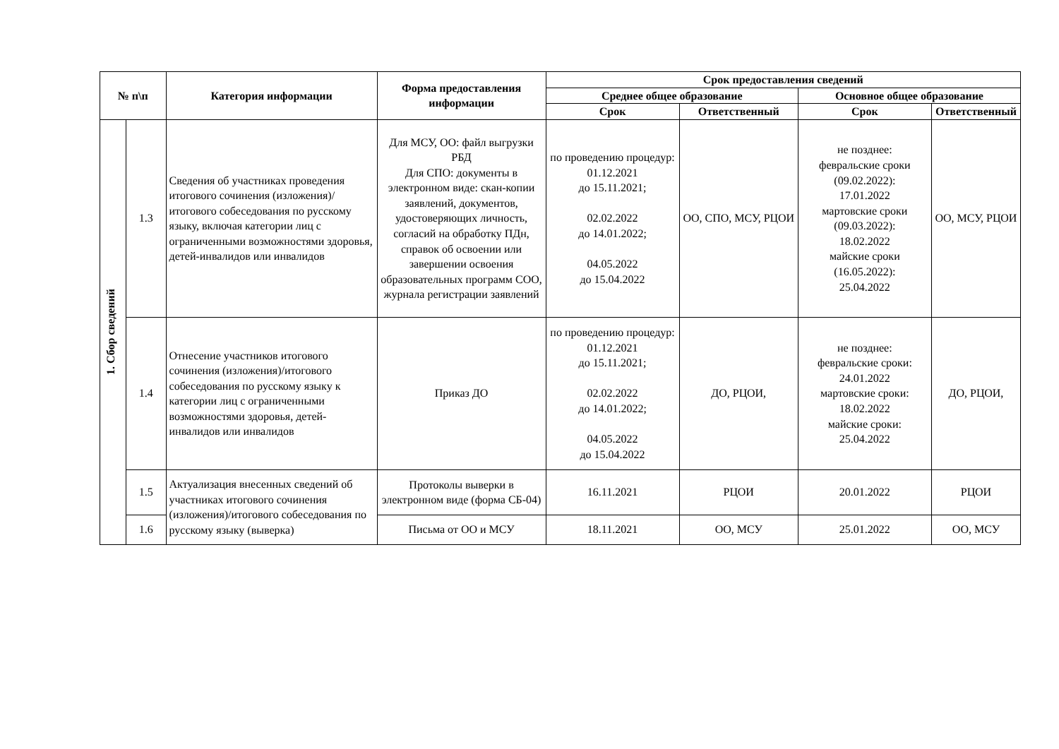| № п\п | | Категория информации | Форма предоставления информации | Срок предоставления сведений | | | |
| --- | --- | --- | --- | --- | --- | --- | --- |
| | | | | Среднее общее образование | | Основное общее образование | |
| | | | | Срок | Ответственный | Срок | Ответственный |
| 1. Сбор сведений | 1.3 | Сведения об участниках проведения итогового сочинения (изложения)/итогового собеседования по русскому языку, включая категории лиц с ограниченными возможностями здоровья, детей-инвалидов или инвалидов | Для МСУ, ОО: файл выгрузки РБД Для СПО: документы в электронном виде: скан-копии заявлений, документов, удостоверяющих личность, согласий на обработку ПДн, справок об освоении или завершении освоения образовательных программ СОО, журнала регистрации заявлений | по проведению процедур: 01.12.2021 до 15.11.2021; 02.02.2022 до 14.01.2022; 04.05.2022 до 15.04.2022 | ОО, СПО, МСУ, РЦОИ | не позднее: февральские сроки (09.02.2022): 17.01.2022 мартовские сроки (09.03.2022): 18.02.2022 майские сроки (16.05.2022): 25.04.2022 | ОО, МСУ, РЦОИ |
| | 1.4 | Отнесение участников итогового сочинения (изложения)/итогового собеседования по русскому языку к категории лиц с ограниченными возможностями здоровья, детей-инвалидов или инвалидов | Приказ ДО | по проведению процедур: 01.12.2021 до 15.11.2021; 02.02.2022 до 14.01.2022; 04.05.2022 до 15.04.2022 | ДО, РЦОИ, | не позднее: февральские сроки: 24.01.2022 мартовские сроки: 18.02.2022 майские сроки: 25.04.2022 | ДО, РЦОИ, |
| | 1.5 | Актуализация внесенных сведений об участниках итогового сочинения (изложения)/итогового собеседования по русскому языку (выверка) | Протоколы выверки в электронном виде (форма СБ-04) | 16.11.2021 | РЦОИ | 20.01.2022 | РЦОИ |
| | 1.6 | | Письма от ОО и МСУ | 18.11.2021 | ОО, МСУ | 25.01.2022 | ОО, МСУ |